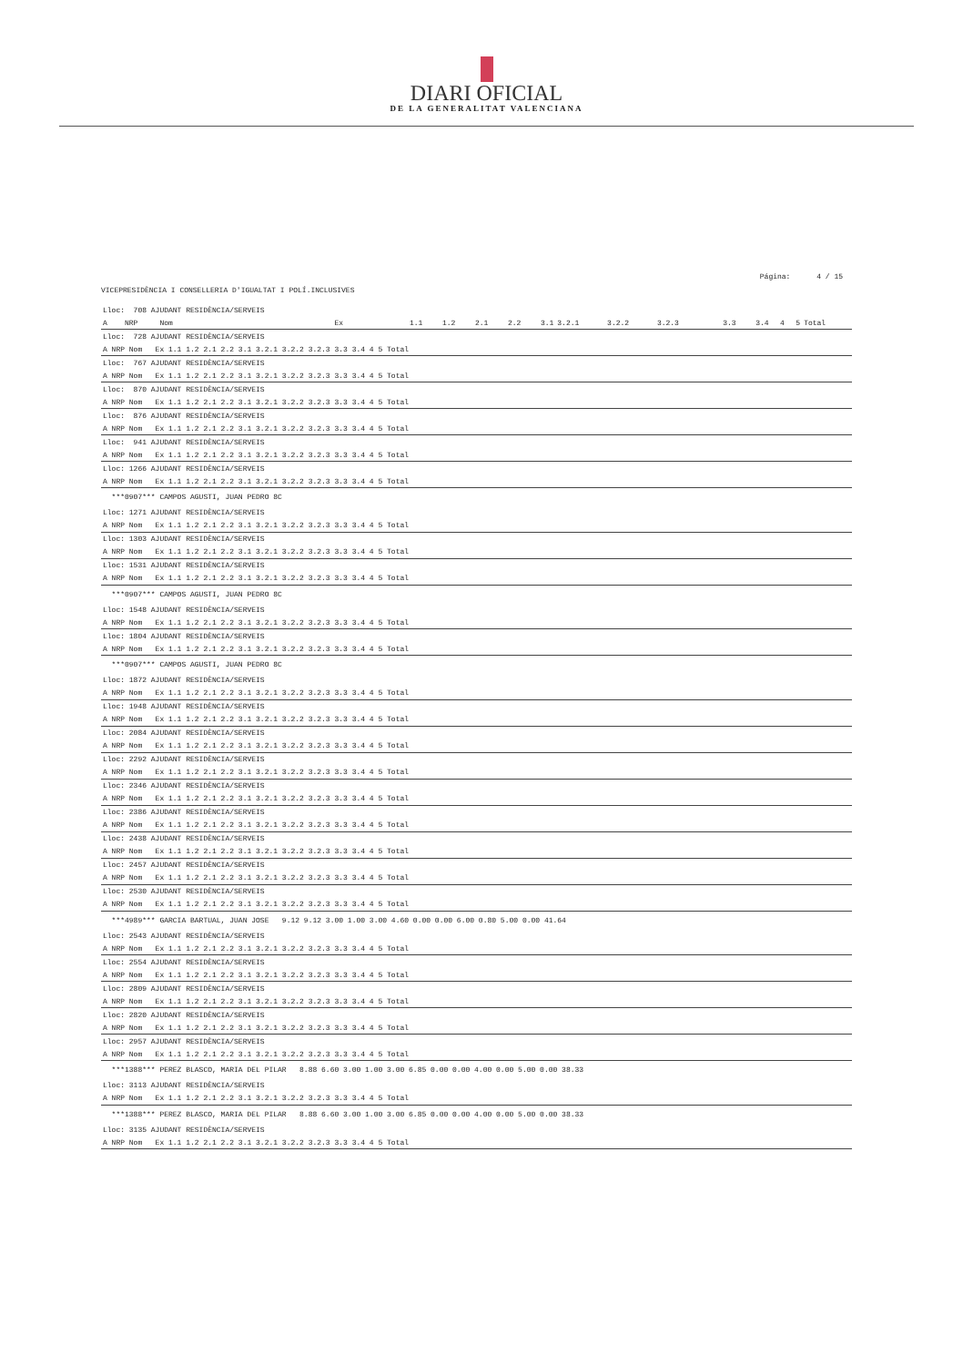DIARI OFICIAL
DE LA GENERALITAT VALENCIANA
Página: 4 / 15
VICEPRESIDÈNCIA I CONSELLERIA D'IGUALTAT I POLÍ.INCLUSIVES
| Lloc: 708 AJUDANT RESIDÈNCIA/SERVEIS | | | | | | | | | | | | | | |
| A NRP Nom | Ex | 1.1 | 1.2 | 2.1 | 2.2 | 3.1 | 3.2.1 | 3.2.2 | 3.2.3 | 3.3 | 3.4 | 4 | 5 | Total |
| Lloc: 728 AJUDANT RESIDÈNCIA/SERVEIS |
| A NRP Nom Ex 1.1 1.2 2.1 2.2 3.1 3.2.1 3.2.2 3.2.3 3.3 3.4 4 5 Total |
| Lloc: 767 AJUDANT RESIDÈNCIA/SERVEIS |
| A NRP Nom Ex 1.1 1.2 2.1 2.2 3.1 3.2.1 3.2.2 3.2.3 3.3 3.4 4 5 Total |
| Lloc: 870 AJUDANT RESIDÈNCIA/SERVEIS |
| A NRP Nom Ex 1.1 1.2 2.1 2.2 3.1 3.2.1 3.2.2 3.2.3 3.3 3.4 4 5 Total |
| Lloc: 876 AJUDANT RESIDÈNCIA/SERVEIS |
| A NRP Nom Ex 1.1 1.2 2.1 2.2 3.1 3.2.1 3.2.2 3.2.3 3.3 3.4 4 5 Total |
| Lloc: 941 AJUDANT RESIDÈNCIA/SERVEIS |
| A NRP Nom Ex 1.1 1.2 2.1 2.2 3.1 3.2.1 3.2.2 3.2.3 3.3 3.4 4 5 Total |
| Lloc: 1266 AJUDANT RESIDÈNCIA/SERVEIS |
| A NRP Nom Ex 1.1 1.2 2.1 2.2 3.1 3.2.1 3.2.2 3.2.3 3.3 3.4 4 5 Total |
| ***0907*** CAMPOS AGUSTI, JUAN PEDRO 8C |
| Lloc: 1271 AJUDANT RESIDÈNCIA/SERVEIS |
| A NRP Nom Ex 1.1 1.2 2.1 2.2 3.1 3.2.1 3.2.2 3.2.3 3.3 3.4 4 5 Total |
| Lloc: 1303 AJUDANT RESIDÈNCIA/SERVEIS |
| A NRP Nom Ex 1.1 1.2 2.1 2.2 3.1 3.2.1 3.2.2 3.2.3 3.3 3.4 4 5 Total |
| Lloc: 1531 AJUDANT RESIDÈNCIA/SERVEIS |
| A NRP Nom Ex 1.1 1.2 2.1 2.2 3.1 3.2.1 3.2.2 3.2.3 3.3 3.4 4 5 Total |
| ***0907*** CAMPOS AGUSTI, JUAN PEDRO 8C |
| Lloc: 1548 AJUDANT RESIDÈNCIA/SERVEIS |
| A NRP Nom Ex 1.1 1.2 2.1 2.2 3.1 3.2.1 3.2.2 3.2.3 3.3 3.4 4 5 Total |
| Lloc: 1804 AJUDANT RESIDÈNCIA/SERVEIS |
| A NRP Nom Ex 1.1 1.2 2.1 2.2 3.1 3.2.1 3.2.2 3.2.3 3.3 3.4 4 5 Total |
| ***0907*** CAMPOS AGUSTI, JUAN PEDRO 8C |
| Lloc: 1872 AJUDANT RESIDÈNCIA/SERVEIS |
| A NRP Nom Ex 1.1 1.2 2.1 2.2 3.1 3.2.1 3.2.2 3.2.3 3.3 3.4 4 5 Total |
| Lloc: 1948 AJUDANT RESIDÈNCIA/SERVEIS |
| A NRP Nom Ex 1.1 1.2 2.1 2.2 3.1 3.2.1 3.2.2 3.2.3 3.3 3.4 4 5 Total |
| Lloc: 2084 AJUDANT RESIDÈNCIA/SERVEIS |
| A NRP Nom Ex 1.1 1.2 2.1 2.2 3.1 3.2.1 3.2.2 3.2.3 3.3 3.4 4 5 Total |
| Lloc: 2292 AJUDANT RESIDÈNCIA/SERVEIS |
| A NRP Nom Ex 1.1 1.2 2.1 2.2 3.1 3.2.1 3.2.2 3.2.3 3.3 3.4 4 5 Total |
| Lloc: 2346 AJUDANT RESIDÈNCIA/SERVEIS |
| A NRP Nom Ex 1.1 1.2 2.1 2.2 3.1 3.2.1 3.2.2 3.2.3 3.3 3.4 4 5 Total |
| Lloc: 2386 AJUDANT RESIDÈNCIA/SERVEIS |
| A NRP Nom Ex 1.1 1.2 2.1 2.2 3.1 3.2.1 3.2.2 3.2.3 3.3 3.4 4 5 Total |
| Lloc: 2438 AJUDANT RESIDÈNCIA/SERVEIS |
| A NRP Nom Ex 1.1 1.2 2.1 2.2 3.1 3.2.1 3.2.2 3.2.3 3.3 3.4 4 5 Total |
| Lloc: 2457 AJUDANT RESIDÈNCIA/SERVEIS |
| A NRP Nom Ex 1.1 1.2 2.1 2.2 3.1 3.2.1 3.2.2 3.2.3 3.3 3.4 4 5 Total |
| Lloc: 2530 AJUDANT RESIDÈNCIA/SERVEIS |
| A NRP Nom Ex 1.1 1.2 2.1 2.2 3.1 3.2.1 3.2.2 3.2.3 3.3 3.4 4 5 Total |
| ***4989*** GARCIA BARTUAL, JUAN JOSE 9.12 9.12 3.00 1.00 3.00 4.60 0.00 0.00 6.00 0.80 5.00 0.00 41.64 |
| Lloc: 2543 AJUDANT RESIDÈNCIA/SERVEIS |
| A NRP Nom Ex 1.1 1.2 2.1 2.2 3.1 3.2.1 3.2.2 3.2.3 3.3 3.4 4 5 Total |
| Lloc: 2554 AJUDANT RESIDÈNCIA/SERVEIS |
| A NRP Nom Ex 1.1 1.2 2.1 2.2 3.1 3.2.1 3.2.2 3.2.3 3.3 3.4 4 5 Total |
| Lloc: 2809 AJUDANT RESIDÈNCIA/SERVEIS |
| A NRP Nom Ex 1.1 1.2 2.1 2.2 3.1 3.2.1 3.2.2 3.2.3 3.3 3.4 4 5 Total |
| Lloc: 2820 AJUDANT RESIDÈNCIA/SERVEIS |
| A NRP Nom Ex 1.1 1.2 2.1 2.2 3.1 3.2.1 3.2.2 3.2.3 3.3 3.4 4 5 Total |
| Lloc: 2957 AJUDANT RESIDÈNCIA/SERVEIS |
| A NRP Nom Ex 1.1 1.2 2.1 2.2 3.1 3.2.1 3.2.2 3.2.3 3.3 3.4 4 5 Total |
| ***1388*** PEREZ BLASCO, MARIA DEL PILAR 8.88 6.60 3.00 1.00 3.00 6.85 0.00 0.00 4.00 0.00 5.00 0.00 38.33 |
| Lloc: 3113 AJUDANT RESIDÈNCIA/SERVEIS |
| A NRP Nom Ex 1.1 1.2 2.1 2.2 3.1 3.2.1 3.2.2 3.2.3 3.3 3.4 4 5 Total |
| ***1388*** PEREZ BLASCO, MARIA DEL PILAR 8.88 6.60 3.00 1.00 3.00 6.85 0.00 0.00 4.00 0.00 5.00 0.00 38.33 |
| Lloc: 3135 AJUDANT RESIDÈNCIA/SERVEIS |
| A NRP Nom Ex 1.1 1.2 2.1 2.2 3.1 3.2.1 3.2.2 3.2.3 3.3 3.4 4 5 Total |